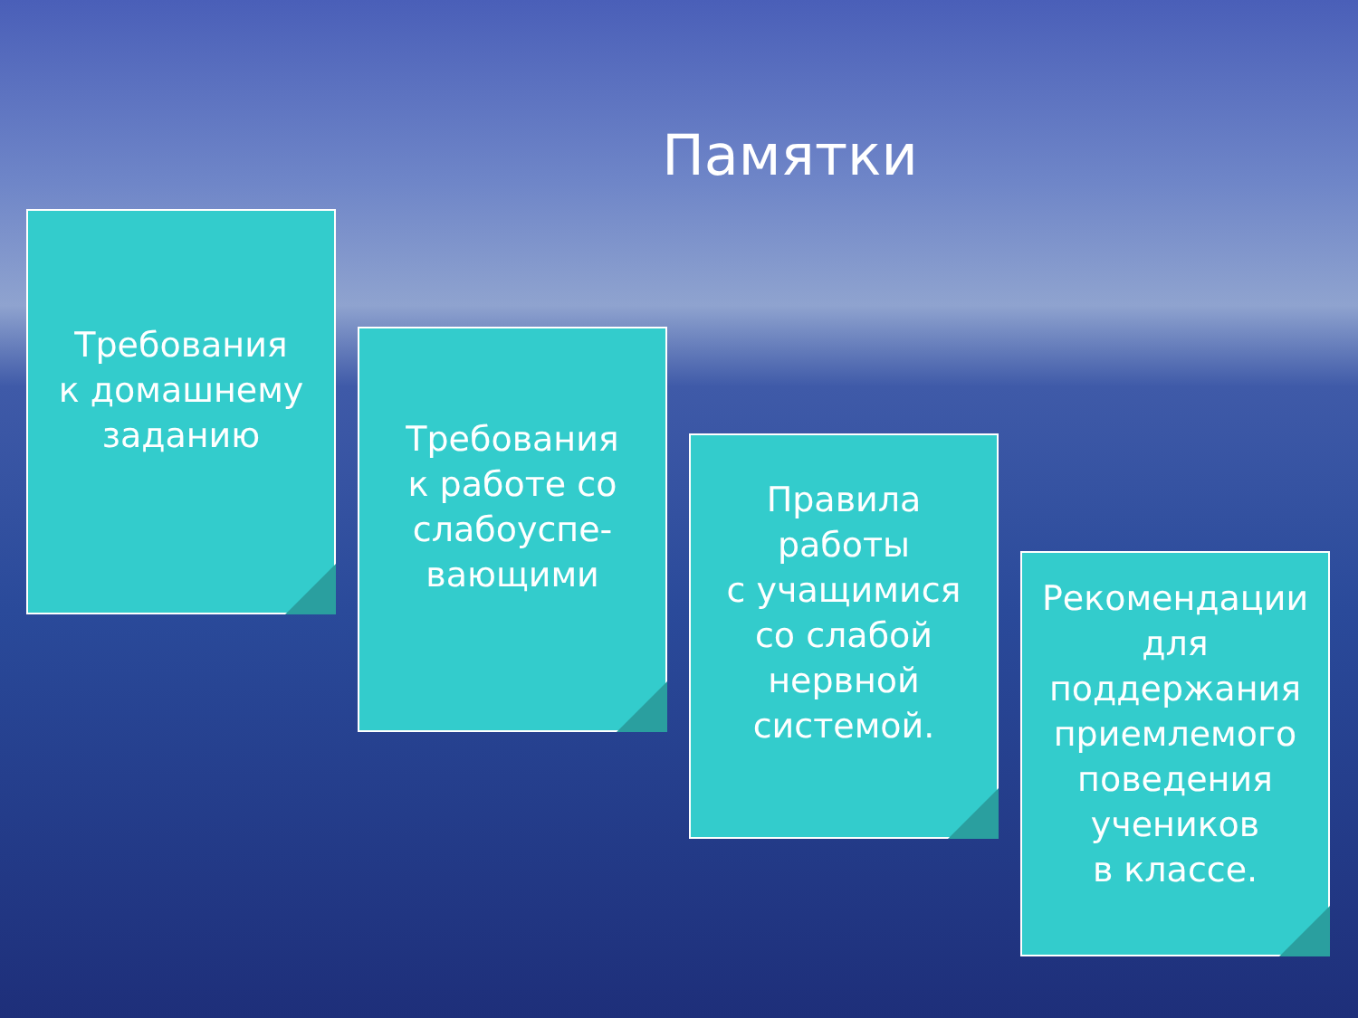Памятки
Требования
к домашнему
заданию
Требования
к работе со
слабоуспе-
вающими
Правила
работы
с учащимися
со слабой
нервной
системой.
Рекомендации
для
поддержания
приемлемого
поведения
учеников
в классе.